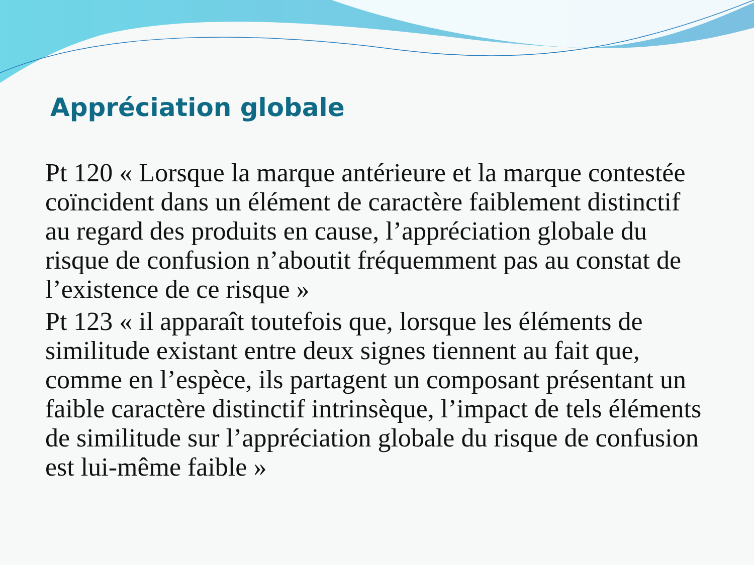Appréciation globale
Pt 120 « Lorsque la marque antérieure et la marque contestée coïncident dans un élément de caractère faiblement distinctif au regard des produits en cause, l’appréciation globale du risque de confusion n’aboutit fréquemment pas au constat de l’existence de ce risque »
Pt 123 « il apparaît toutefois que, lorsque les éléments de similitude existant entre deux signes tiennent au fait que, comme en l’espèce, ils partagent un composant présentant un faible caractère distinctif intrinsèque, l’impact de tels éléments de similitude sur l’appréciation globale du risque de confusion est lui-même faible »